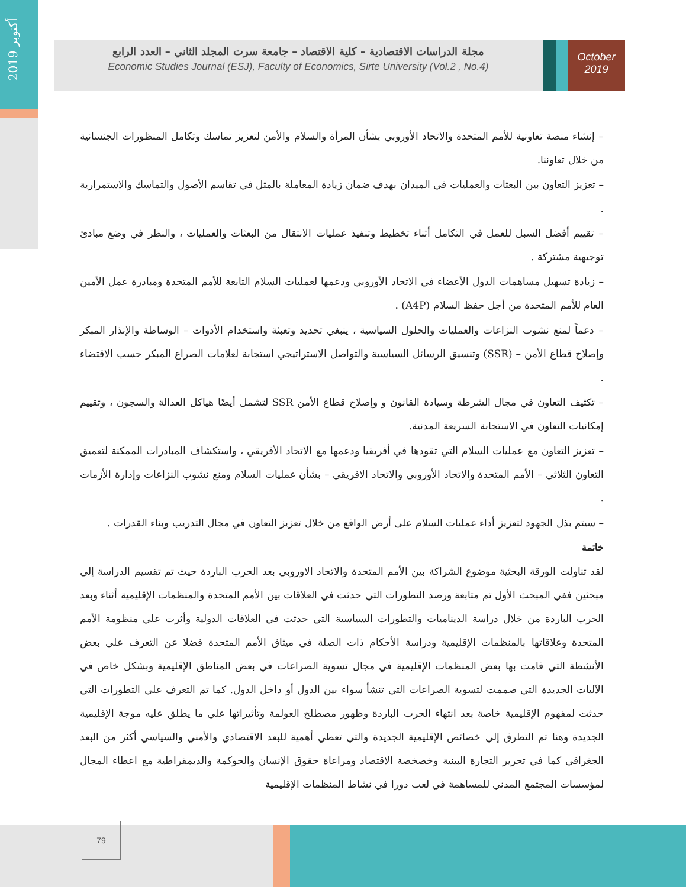أكتوبر 2019
مجلة الدراسات الاقتصادية – كلية الاقتصاد – جامعة سرت المجلد الثاني – العدد الرابع
Economic Studies Journal (ESJ), Faculty of Economics, Sirte University (Vol.2 , No.4)
October
2019
– إنشاء منصة تعاونية للأمم المتحدة والاتحاد الأوروبي بشأن المرأة والسلام والأمن لتعزيز تماسك وتكامل المنظورات الجنسانية من خلال تعاوننا.
– تعزيز التعاون بين البعثات والعمليات في الميدان بهدف ضمان زيادة المعاملة بالمثل في تقاسم الأصول والتماسك والاستمرارية .
– تقييم أفضل السبل للعمل في التكامل أثناء تخطيط وتنفيذ عمليات الانتقال من البعثات والعمليات ، والنظر في وضع مبادئ توجيهية مشتركة .
– زيادة تسهيل مساهمات الدول الأعضاء في الاتحاد الأوروبي ودعمها لعمليات السلام التابعة للأمم المتحدة ومبادرة عمل الأمين العام للأمم المتحدة من أجل حفظ السلام (A4P) .
– دعماً لمنع نشوب النزاعات والعمليات والحلول السياسية ، ينبغي تحديد وتعبئة واستخدام الأدوات – الوساطة والإنذار المبكر وإصلاح قطاع الأمن – (SSR) وتنسيق الرسائل السياسية والتواصل الاستراتيجي استجابة لعلامات الصراع المبكر حسب الاقتضاء .
– تكثيف التعاون في مجال الشرطة وسيادة القانون و وإصلاح قطاع الأمن SSR لتشمل أيضًا هياكل العدالة والسجون ، وتقييم إمكانيات التعاون في الاستجابة السريعة المدنية.
– تعزيز التعاون مع عمليات السلام التي تقودها في أفريقيا ودعمها مع الاتحاد الأفريقي ، واستكشاف المبادرات الممكنة لتعميق التعاون الثلاثي – الأمم المتحدة والاتحاد الأوروبي والاتحاد الافريقي – بشأن عمليات السلام ومنع نشوب النزاعات وإدارة الأزمات .
– سيتم بذل الجهود لتعزيز أداء عمليات السلام على أرض الواقع من خلال تعزيز التعاون في مجال التدريب وبناء القدرات .
خاتمة
لقد تناولت الورقة البحثية موضوع الشراكة بين الأمم المتحدة والاتحاد الاوروبي بعد الحرب الباردة حيث تم تقسيم الدراسة إلي مبحثين ففي المبحث الأول تم متابعة ورصد التطورات التي حدثت في العلاقات بين الأمم المتحدة والمنظمات الإقليمية أثناء وبعد الحرب الباردة من خلال دراسة الديناميات والتطورات السياسية التي حدثت في العلاقات الدولية وأثرت علي منظومة الأمم المتحدة وعلاقاتها بالمنظمات الإقليمية ودراسة الأحكام ذات الصلة في ميثاق الأمم المتحدة فضلا عن التعرف علي بعض الأنشطة التي قامت بها بعض المنظمات الإقليمية في مجال تسوية الصراعات في بعض المناطق الإقليمية وبشكل خاص في الآليات الجديدة التي صممت لتسوية الصراعات التي تنشأ سواء بين الدول أو داخل الدول. كما تم التعرف علي التطورات التي حدثت لمفهوم الإقليمية خاصة بعد انتهاء الحرب الباردة وظهور مصطلح العولمة وتأثيراتها علي ما يطلق عليه موجة الإقليمية الجديدة وهنا تم التطرق إلي خصائص الإقليمية الجديدة والتي تعطي أهمية للبعد الاقتصادي والأمني والسياسي أكثر من البعد الجغرافي كما في تحرير التجارة البينية وخصخصة الاقتصاد ومراعاة حقوق الإنسان والحوكمة والديمقراطية مع اعطاء المجال لمؤسسات المجتمع المدني للمساهمة في لعب دورا في نشاط المنظمات الإقليمية
79